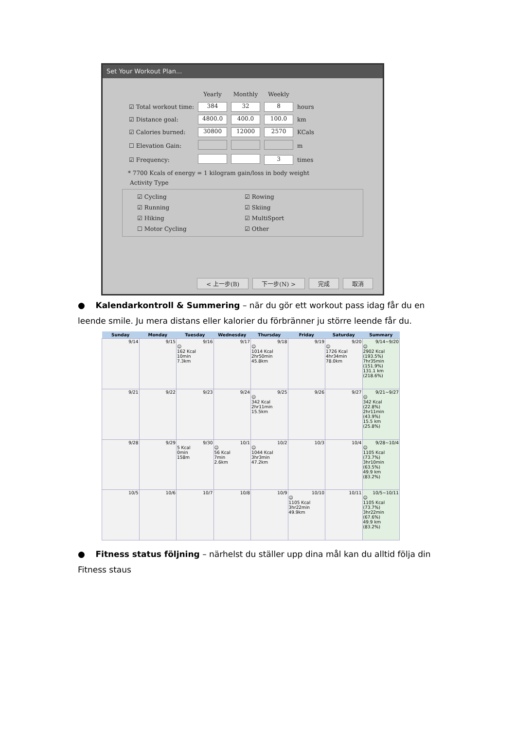Set Your Workout Plan...
| | Yearly | Monthly | Weekly | |
| ☑ Total workout time: | 384 | 32 | 8 | hours |
| ☑ Distance goal: | 4800.0 | 400.0 | 100.0 | km |
| ☑ Calories burned: | 30800 | 12000 | 2570 | KCals |
| ☐ Elevation Gain: | | | | m |
| ☑ Frequency: | | | 3 | times |
* 7700 Kcals of energy = 1 kilogram gain/loss in body weight
Activity Type
☑ Cycling
☑ Rowing
☑ Running
☑ Skiing
☑ Hiking
☑ MultiSport
☐ Motor Cycling
☑ Other
< 上一步(B) 下一步(N) > 完成 取消
● Kalendarkontroll & Summering – när du gör ett workout pass idag får du en leende smile. Ju mera distans eller kalorier du förbränner ju större leende får du.
| Sunday | Monday | Tuesday | Wednesday | Thursday | Friday | Saturday | Summary |
| --- | --- | --- | --- | --- | --- | --- | --- |
| 9/14 | 9/15 | 9/16 ☺ 162 Kcal 10min 7.3km | 9/17 | 9/18 ☺ 1014 Kcal 2hr50min 45.8km | 9/19 | 9/20 ☺ 1726 Kcal 4hr34min 78.0km | 9/14~9/20 ☺ 2902 Kcal (193.5%) 7hr35min (151.9%) 131.1 km (218.6%) |
| 9/21 | 9/22 | 9/23 | 9/24 | 9/25 ☺ 342 Kcal 2hr11min 15.5km | 9/26 | 9/27 | 9/21~9/27 ☺ 342 Kcal (22.8%) 2hr11min (43.9%) 15.5 km (25.8%) |
| 9/28 | 9/29 | 9/30 5 Kcal 0min 158m | 10/1 ☺ 56 Kcal 7min 2.6km | 10/2 ☺ 1044 Kcal 3hr3min 47.2km | 10/3 | 10/4 | 9/28~10/4 ☺ 1105 Kcal (73.7%) 3hr10min (63.5%) 49.9 km (83.2%) |
| 10/5 | 10/6 | 10/7 | 10/8 | 10/9 | 10/10 ☺ 1105 Kcal 3hr22min 49.9km | 10/11 | 10/5~10/11 ☺ 1105 Kcal (73.7%) 3hr22min (67.6%) 49.9 km (83.2%) |
● Fitness status följning – närhelst du ställer upp dina mål kan du alltid följa din Fitness staus